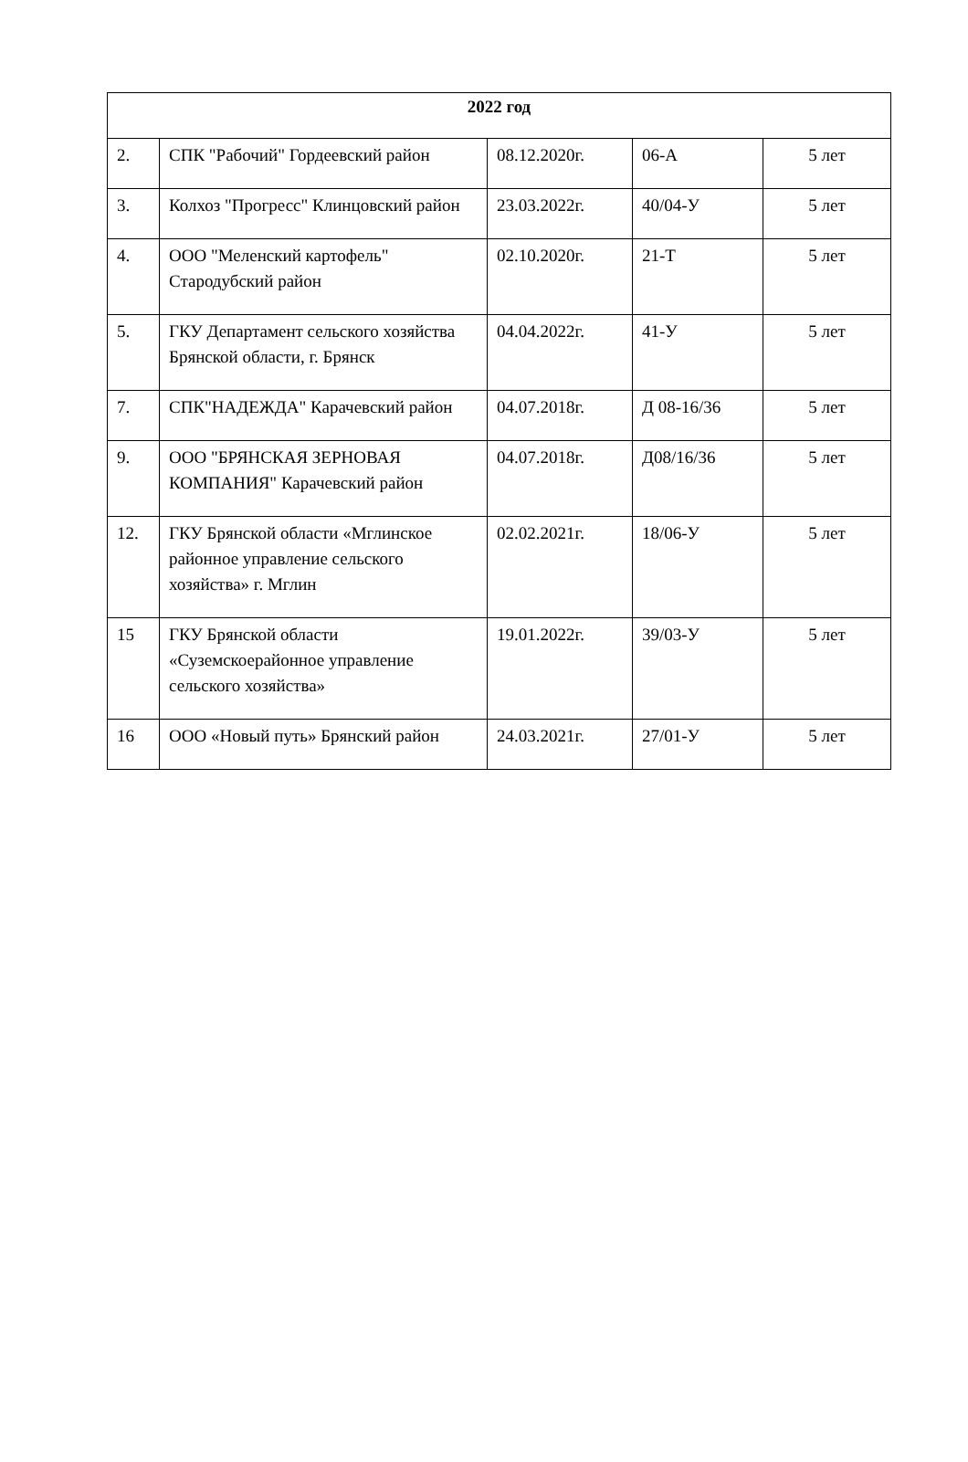| 2022 год | | | | |
| --- | --- | --- | --- | --- |
| 2. | СПК "Рабочий" Гордеевский район | 08.12.2020г. | 06-А | 5 лет |
| 3. | Колхоз "Прогресс" Клинцовский район | 23.03.2022г. | 40/04-У | 5 лет |
| 4. | ООО "Меленский картофель" Стародубский район | 02.10.2020г. | 21-Т | 5 лет |
| 5. | ГКУ Департамент сельского хозяйства Брянской области, г. Брянск | 04.04.2022г. | 41-У | 5 лет |
| 7. | СПК"НАДЕЖДА" Карачевский район | 04.07.2018г. | Д 08-16/36 | 5 лет |
| 9. | ООО "БРЯНСКАЯ ЗЕРНОВАЯ КОМПАНИЯ" Карачевский район | 04.07.2018г. | Д08/16/36 | 5 лет |
| 12. | ГКУ Брянской области «Мглинское районное управление сельского хозяйства» г. Мглин | 02.02.2021г. | 18/06-У | 5 лет |
| 15 | ГКУ Брянской области «Суземскоерайонное управление сельского хозяйства» | 19.01.2022г. | 39/03-У | 5 лет |
| 16 | ООО «Новый путь» Брянский район | 24.03.2021г. | 27/01-У | 5 лет |